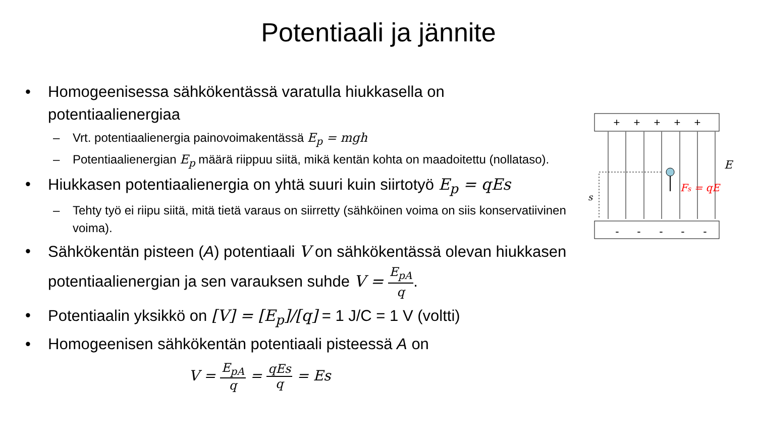Potentiaali ja jännite
Homogeenisessa sähkökentässä varatulla hiukkasella on potentiaalienergiaa
– Vrt. potentiaalienergia painovoimakentässä E<sub>p</sub> = mgh
– Potentiaalienergian E<sub>p</sub> määrä riippuu siitä, mikä kentän kohta on maadoitettu (nollataso).
Hiukkasen potentiaalienergia on yhtä suuri kuin siirtotyö E<sub>p</sub> = qEs
– Tehty työ ei riipu siitä, mitä tietä varaus on siirretty (sähköinen voima on siis konservatiivinen voima).
Sähkökentän pisteen (A) potentiaali V on sähkökentässä olevan hiukkasen potentiaalienergian ja sen varauksen suhde V = E<sub>pA</sub> q.
Potentiaalin yksikkö on [V] = [E<sub>p</sub>]/[q] = 1 J/C = 1 V (voltti)
Homogeenisen sähkökentän potentiaali pisteessä A on
V = E<sub>pA</sub> q = qEs q = Es
+
+
+
+
+
-
-
-
-
-
s
E
Fs = qE